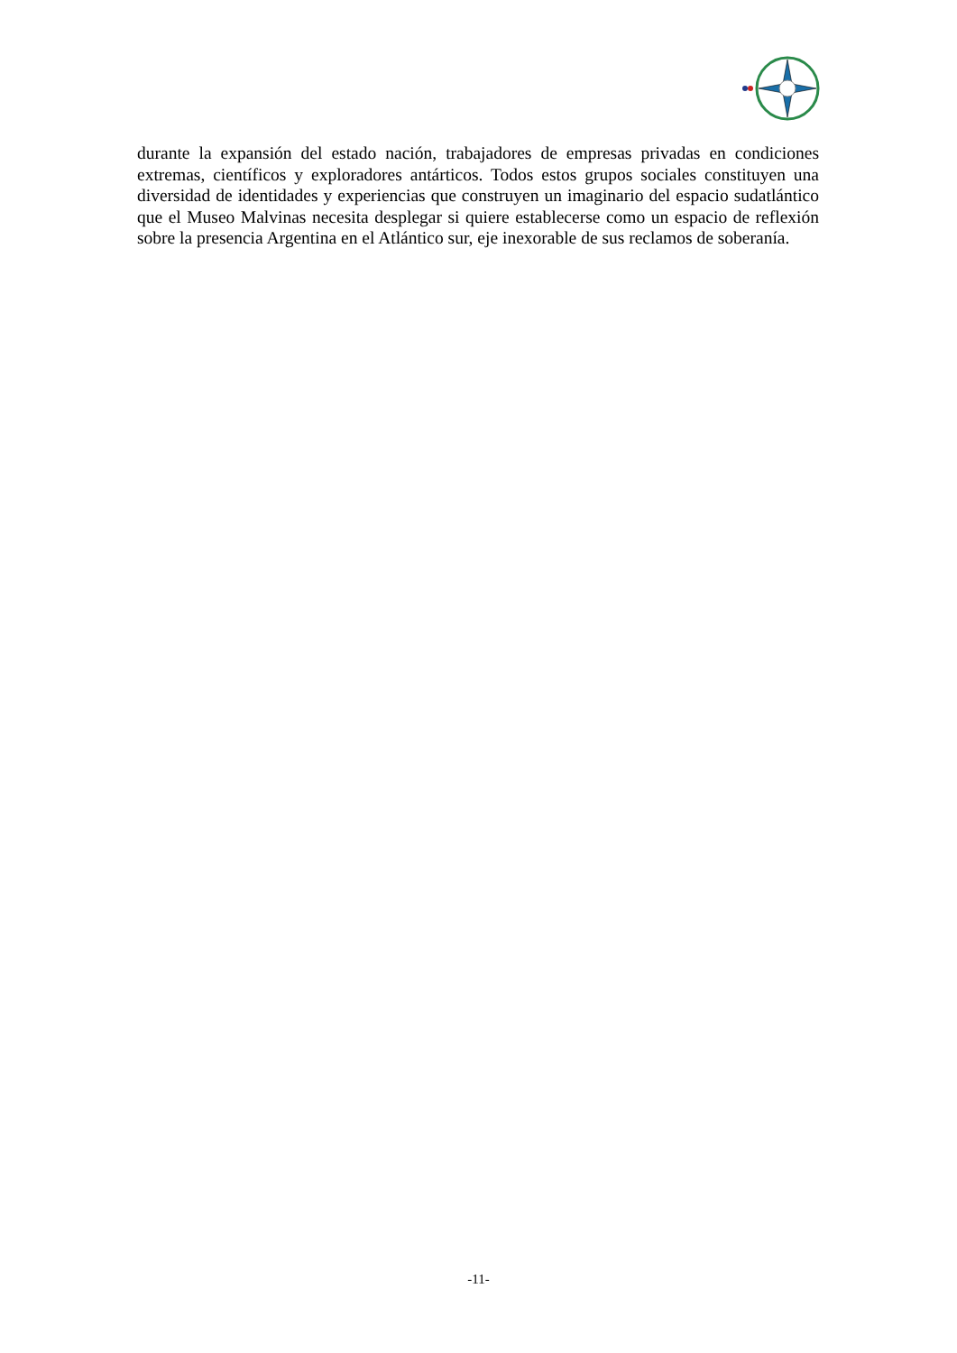durante la expansión del estado nación, trabajadores de empresas privadas en condiciones extremas, científicos y exploradores antárticos. Todos estos grupos sociales constituyen una diversidad de identidades y experiencias que construyen un imaginario del espacio sudatlántico que el Museo Malvinas necesita desplegar si quiere establecerse como un espacio de reflexión sobre la presencia Argentina en el Atlántico sur, eje inexorable de sus reclamos de soberanía.
-11-